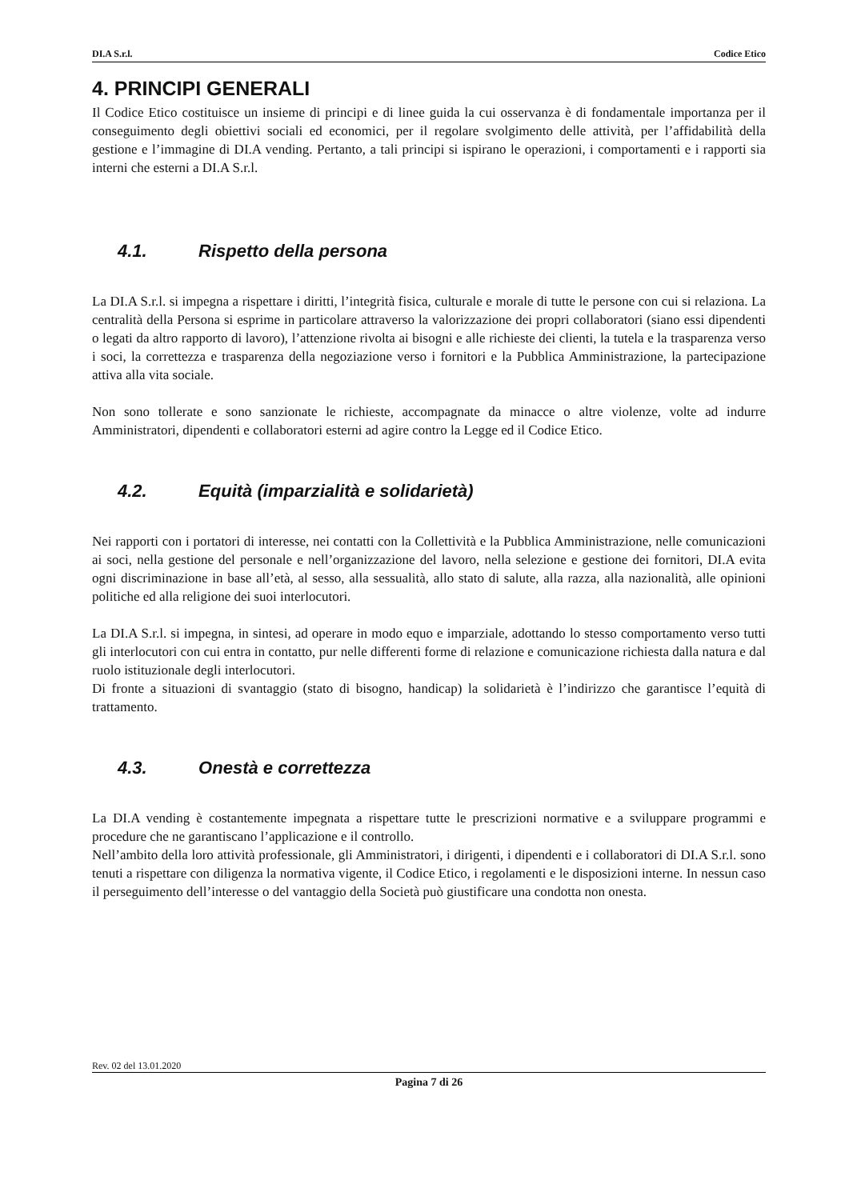DI.A S.r.l. Codice Etico
4. PRINCIPI GENERALI
Il Codice Etico costituisce un insieme di principi e di linee guida la cui osservanza è di fondamentale importanza per il conseguimento degli obiettivi sociali ed economici, per il regolare svolgimento delle attività, per l’affidabilità della gestione e l’immagine di DI.A vending. Pertanto, a tali principi si ispirano le operazioni, i comportamenti e i rapporti sia interni che esterni a DI.A S.r.l.
4.1. Rispetto della persona
La DI.A S.r.l. si impegna a rispettare i diritti, l’integrità fisica, culturale e morale di tutte le persone con cui si relaziona. La centralità della Persona si esprime in particolare attraverso la valorizzazione dei propri collaboratori (siano essi dipendenti o legati da altro rapporto di lavoro), l’attenzione rivolta ai bisogni e alle richieste dei clienti, la tutela e la trasparenza verso i soci, la correttezza e trasparenza della negoziazione verso i fornitori e la Pubblica Amministrazione, la partecipazione attiva alla vita sociale.
Non sono tollerate e sono sanzionate le richieste, accompagnate da minacce o altre violenze, volte ad indurre Amministratori, dipendenti e collaboratori esterni ad agire contro la Legge ed il Codice Etico.
4.2. Equità (imparzialità e solidarietà)
Nei rapporti con i portatori di interesse, nei contatti con la Collettività e la Pubblica Amministrazione, nelle comunicazioni ai soci, nella gestione del personale e nell’organizzazione del lavoro, nella selezione e gestione dei fornitori, DI.A evita ogni discriminazione in base all’età, al sesso, alla sessualità, allo stato di salute, alla razza, alla nazionalità, alle opinioni politiche ed alla religione dei suoi interlocutori.
La DI.A S.r.l. si impegna, in sintesi, ad operare in modo equo e imparziale, adottando lo stesso comportamento verso tutti gli interlocutori con cui entra in contatto, pur nelle differenti forme di relazione e comunicazione richiesta dalla natura e dal ruolo istituzionale degli interlocutori.
Di fronte a situazioni di svantaggio (stato di bisogno, handicap) la solidarietà è l’indirizzo che garantisce l’equità di trattamento.
4.3. Onestà e correttezza
La DI.A vending è costantemente impegnata a rispettare tutte le prescrizioni normative e a sviluppare programmi e procedure che ne garantiscano l’applicazione e il controllo.
Nell’ambito della loro attività professionale, gli Amministratori, i dirigenti, i dipendenti e i collaboratori di DI.A S.r.l. sono tenuti a rispettare con diligenza la normativa vigente, il Codice Etico, i regolamenti e le disposizioni interne. In nessun caso il perseguimento dell’interesse o del vantaggio della Società può giustificare una condotta non onesta.
Rev. 02 del 13.01.2020
Pagina 7 di 26